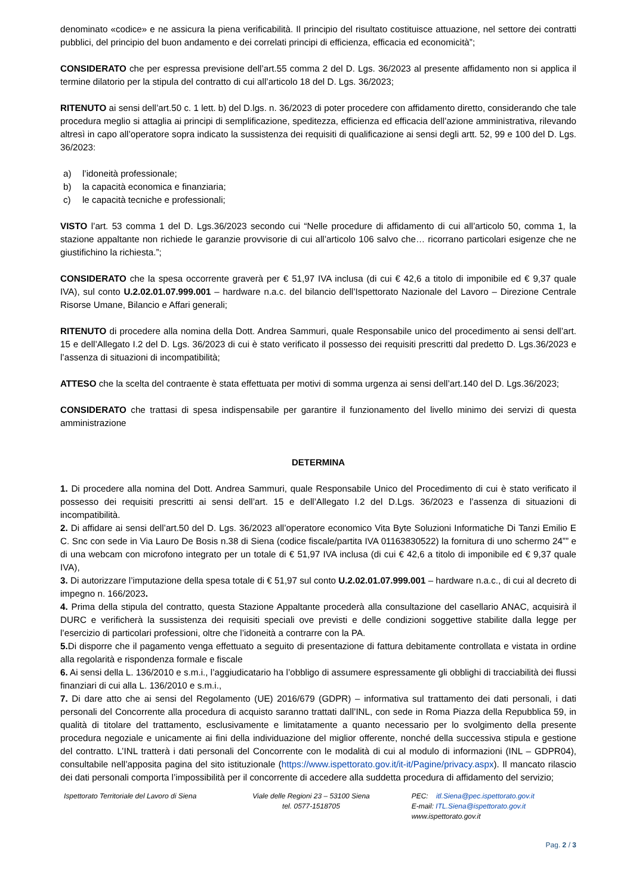denominato «codice» e ne assicura la piena verificabilità. Il principio del risultato costituisce attuazione, nel settore dei contratti pubblici, del principio del buon andamento e dei correlati principi di efficienza, efficacia ed economicità”;
CONSIDERATO che per espressa previsione dell’art.55 comma 2 del D. Lgs. 36/2023 al presente affidamento non si applica il termine dilatorio per la stipula del contratto di cui all’articolo 18 del D. Lgs. 36/2023;
RITENUTO ai sensi dell’art.50 c. 1 lett. b) del D.lgs. n. 36/2023 di poter procedere con affidamento diretto, considerando che tale procedura meglio si attaglia ai principi di semplificazione, speditezza, efficienza ed efficacia dell’azione amministrativa, rilevando altresì in capo all’operatore sopra indicato la sussistenza dei requisiti di qualificazione ai sensi degli artt. 52, 99 e 100 del D. Lgs. 36/2023:
a) l’idoneità professionale;
b) la capacità economica e finanziaria;
c) le capacità tecniche e professionali;
VISTO l’art. 53 comma 1 del D. Lgs.36/2023 secondo cui “Nelle procedure di affidamento di cui all’articolo 50, comma 1, la stazione appaltante non richiede le garanzie provvisorie di cui all’articolo 106 salvo che… ricorrano particolari esigenze che ne giustifichino la richiesta.”;
CONSIDERATO che la spesa occorrente graverà per € 51,97 IVA inclusa (di cui € 42,6 a titolo di imponibile ed € 9,37 quale IVA), sul conto U.2.02.01.07.999.001 – hardware n.a.c. del bilancio dell’Ispettorato Nazionale del Lavoro – Direzione Centrale Risorse Umane, Bilancio e Affari generali;
RITENUTO di procedere alla nomina della Dott. Andrea Sammuri, quale Responsabile unico del procedimento ai sensi dell’art. 15 e dell’Allegato I.2 del D. Lgs. 36/2023 di cui è stato verificato il possesso dei requisiti prescritti dal predetto D. Lgs.36/2023 e l’assenza di situazioni di incompatibilità;
ATTESO che la scelta del contraente è stata effettuata per motivi di somma urgenza ai sensi dell’art.140 del D. Lgs.36/2023;
CONSIDERATO che trattasi di spesa indispensabile per garantire il funzionamento del livello minimo dei servizi di questa amministrazione
DETERMINA
1. Di procedere alla nomina del Dott. Andrea Sammuri, quale Responsabile Unico del Procedimento di cui è stato verificato il possesso dei requisiti prescritti ai sensi dell’art. 15 e dell’Allegato I.2 del D.Lgs. 36/2023 e l’assenza di situazioni di incompatibilità.
2. Di affidare ai sensi dell’art.50 del D. Lgs. 36/2023 all’operatore economico Vita Byte Soluzioni Informatiche Di Tanzi Emilio E C. Snc con sede in Via Lauro De Bosis n.38 di Siena (codice fiscale/partita IVA 01163830522) la fornitura di uno schermo 24”” e di una webcam con microfono integrato per un totale di € 51,97 IVA inclusa (di cui € 42,6 a titolo di imponibile ed € 9,37 quale IVA),
3. Di autorizzare l’imputazione della spesa totale di € 51,97 sul conto U.2.02.01.07.999.001 – hardware n.a.c., di cui al decreto di impegno n. 166/2023.
4. Prima della stipula del contratto, questa Stazione Appaltante procederà alla consultazione del casellario ANAC, acquisirà il DURC e verificherà la sussistenza dei requisiti speciali ove previsti e delle condizioni soggettive stabilite dalla legge per l’esercizio di particolari professioni, oltre che l’idoneità a contrarre con la PA.
5. Di disporre che il pagamento venga effettuato a seguito di presentazione di fattura debitamente controllata e vistata in ordine alla regolarità e rispondenza formale e fiscale
6. Ai sensi della L. 136/2010 e s.m.i., l’aggiudicatario ha l’obbligo di assumere espressamente gli obblighi di tracciabilità dei flussi finanziari di cui alla L. 136/2010 e s.m.i.,
7. Di dare atto che ai sensi del Regolamento (UE) 2016/679 (GDPR) – informativa sul trattamento dei dati personali, i dati personali del Concorrente alla procedura di acquisto saranno trattati dall’INL, con sede in Roma Piazza della Repubblica 59, in qualità di titolare del trattamento, esclusivamente e limitatamente a quanto necessario per lo svolgimento della presente procedura negoziale e unicamente ai fini della individuazione del miglior offerente, nonché della successiva stipula e gestione del contratto. L’INL tratterà i dati personali del Concorrente con le modalità di cui al modulo di informazioni (INL – GDPR04), consultabile nell’apposita pagina del sito istituzionale (https://www.ispettorato.gov.it/it-it/Pagine/privacy.aspx). Il mancato rilascio dei dati personali comporta l’impossibilità per il concorrente di accedere alla suddetta procedura di affidamento del servizio;
Ispettorato Territoriale del Lavoro di Siena
Viale delle Regioni 23 – 53100 Siena
tel. 0577-1518705
PEC: itl.Siena@pec.ispettorato.gov.it
E-mail: ITL.Siena@ispettorato.gov.it
www.ispettorato.gov.it
Pag. 2 / 3